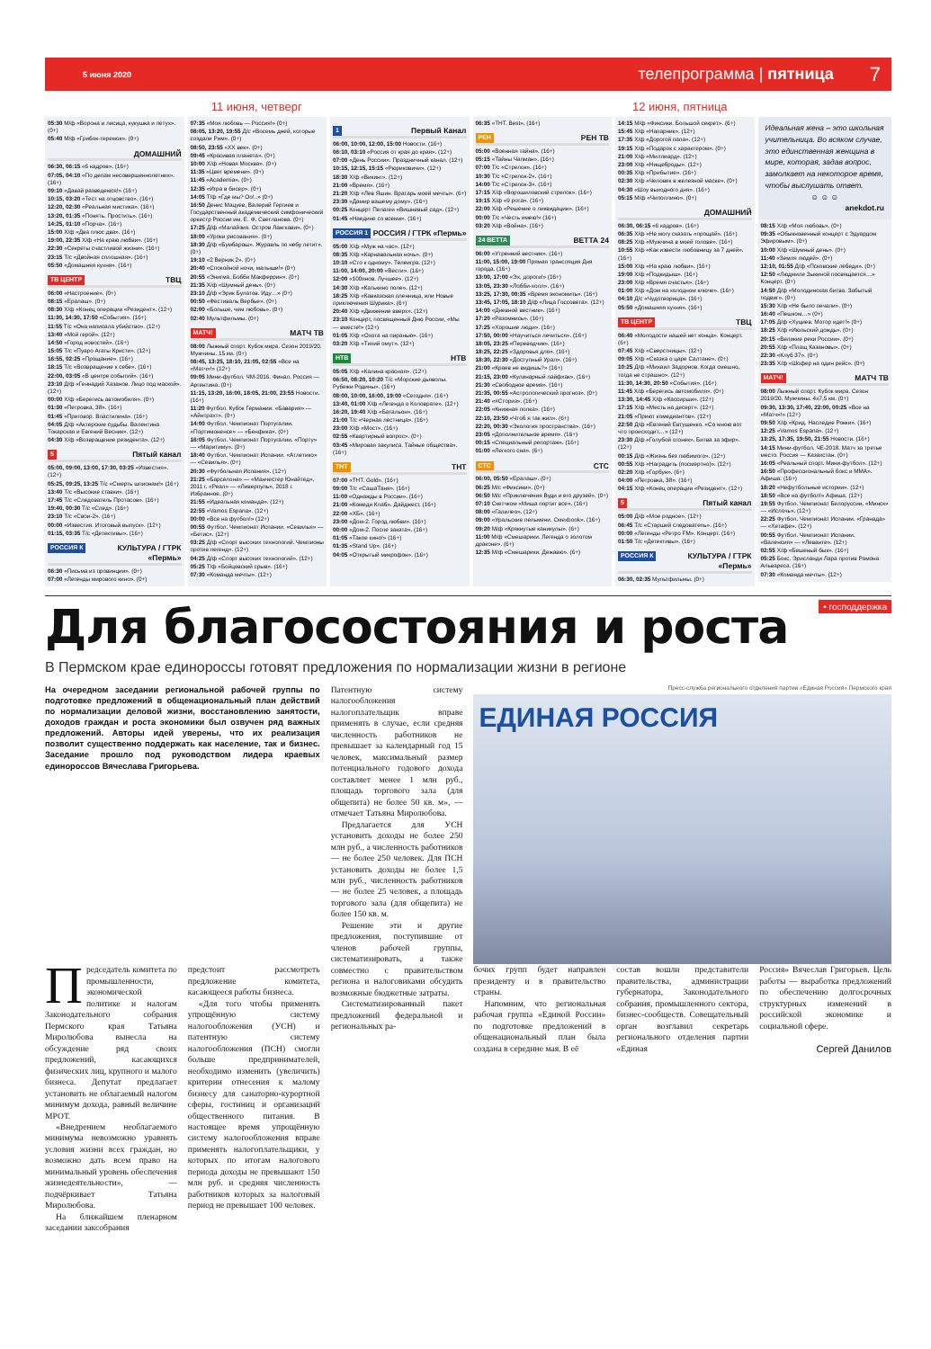5 июня 2020
телепрограмма | пятница
7
11 июня, четверг 12 июня, пятница
05:30 М/ф «Ворона и лисица, кукушка и петух». (0+)
05:40 М/ф «Грибок-теремок». (0+)
ДОМАШНИЙ
06:30, 06:15 «6 кадров». (16+)
07:05, 04:10 «По делам несовершеннолетних». (16+)
09:10 «Давай разведемся!» (16+)
10:15, 03:20 «Тест на отцовство». (16+)
12:20, 02:30 «Реальная мистика». (16+)
13:20, 01:35 «Понять. Простить». (16+)
14:25, 01:10 «Порча». (16+)
15:00 Х/ф «Два плюс два». (16+)
19:00, 22:35 Х/ф «На краю любви». (16+)
22:30 «Секреты счастливой жизни». (16+)
23:15 Т/с «Двойная сплошная». (16+)
05:50 «Домашняя кухня». (16+)
ТВ ЦЕНТР ТВЦ
06:00 «Настроение». (0+)
08:15 «Ералаш». (0+)
08:30 Х/ф «Конец операции «Резидент». (12+)
11:30, 14:30, 17:50 «События». (16+)
11:55 Т/с «Она написала убийство». (12+)
13:40 «Мой герой». (12+)
14:50 «Город новостей». (16+)
15:05 Т/с «Пуаро Агаты Кристи». (12+)
16:55, 02:25 «Прощание». (16+)
18:15 Т/с «Возвращение к себе». (16+)
22:00, 03:05 «В центре событий». (16+)
23:10 Д/ф «Геннадий Хазанов. Лицо под маской». (12+)
00:00 Х/ф «Берегись автомобиля». (0+)
01:30 «Петровка, 38». (16+)
01:45 «Приговор. Властилина». (16+)
04:05 Д/ф «Актерские судьбы. Валентина Токарская и Евгений Весник». (12+)
04:30 Х/ф «Возвращение резидента». (12+)
5 Пятый канал
05:00, 09:00, 13:00, 17:30, 03:25 «Известия». (12+)
05:25, 09:25, 13:25 Т/с «Смерть шпионам!» (16+)
13:40 Т/с «Высокие ставки». (16+)
17:45 Т/с «Следователь Протасов». (16+)
19:40, 00:30 Т/с «След». (16+)
23:10 Т/с «Свои-2». (16+)
00:00 «Известия. Итоговый выпуск». (12+)
01:15, 03:35 Т/с «Детективы». (16+)
РОССИЯ К КУЛЬТУРА / ГТРК «Пермь»
06:30 «Письма из провинции». (0+)
07:00 «Легенды мирового кино». (0+)
07:35 «Моя любовь — Россия!» (0+)
08:05, 13:20, 19:55 Д/с «Восемь дней, которые создали Рим». (0+)
08:50, 23:55 «ХХ век». (0+)
09:45 «Красивая планета». (0+)
10:00 Х/ф «Новая Москва». (0+)
11:35 «Цвет времени». (0+)
11:45 «Academia». (0+)
12:35 «Игра в бисер». (0+)
14:05 Т/ф «Где мы? Оо!..» (0+)
16:50 Денис Мацуев, Валерий Гергиев и Государственный академический симфонический оркестр России им. Е. Ф. Светланова. (0+)
17:25 Д/ф «Малайзия. Остров Лангкави». (0+)
18:00 «Уроки рисования». (0+)
18:30 Д/ф «Бумбараш». Журавль по небу летит». (0+)
19:10 «2 Верник 2». (0+)
20:40 «Спокойной ночи, малыши!» (0+)
20:55 «Энигма. Бобби Макферрин». (0+)
21:35 Х/ф «Шумный день». (0+)
23:10 Д/ф «Эрик Булатов. Иду…» (0+)
00:50 «Фестиваль Вербье». (0+)
02:00 «Больше, чем любовь». (0+)
02:40 Мультфильмы. (0+)
МАТЧ! МАТЧ ТВ
08:00 Лыжный спорт. Кубок мира. Сезон 2019/20. Мужчины. 15 км. (0+)
08:45, 13:25, 18:10, 21:05, 02:55 «Все на «Матч»!» (12+)
09:05 Мини-футбол. ЧМ-2016. Финал. Россия — Аргентина. (0+)
11:15, 13:20, 16:00, 18:05, 21:00, 23:55 Новости. (16+)
11:20 Футбол. Кубок Германии. «Бавария» — «Айнтрахт». (0+)
14:00 Футбол. Чемпионат Португалии. «Портимоненсе» — «Бенфика». (0+)
16:05 Футбол. Чемпионат Португалии. «Порту» — «Маритиму». (0+)
18:40 Футбол. Чемпионат Испании. «Атлетико» — «Севилья». (0+)
20:30 «Футбольная Испания». (12+)
21:25 «Барселона» — «Манчестер Юнайтед», 2011 г. «Реал» — «Ливерпуль», 2018 г. Избранное. (0+)
21:55 «Идеальная команда». (12+)
22:55 «Vamos Espana». (12+)
00:00 «Все на футбол!» (12+)
00:55 Футбол. Чемпионат Испании. «Севилья» — «Бетис». (12+)
03:25 Д/ф «Спорт высоких технологий. Чемпионы против легенд». (12+)
04:25 Д/ф «Спорт высоких технологий». (12+)
05:25 Т/ф «Бойцовский срыв». (16+)
07:30 «Команда мечты». (12+)
1 Первый Канал
06:00, 10:00, 12:00, 15:00 Новости. (16+)
06:10, 03:10 «Россия от края до края». (12+)
07:00 «День России». Праздничный канал. (12+)
10:15, 12:15, 15:15 «Рюриковичи». (12+)
18:30 Х/ф «Викинг». (12+)
21:00 «Время». (16+)
21:20 Х/ф «Лев Яшин. Вратарь моей мечты». (6+)
23:30 «Дамир вашему дому». (16+)
00:25 Концерт Пелагеи «Вишневый сад». (12+)
01:45 «Наедине со всеми». (16+)
РОССИЯ 1 РОССИЯ / ГТРК «Пермь»
05:00 Х/ф «Муж на час». (12+)
08:35 Х/ф «Карнавальная ночь». (0+)
10:10 «Сто к одному». Телеигра. (12+)
11:00, 14:00, 20:00 «Вести». (16+)
12:00 «100янов. Лучшее». (12+)
14:30 Х/ф «Катькино поле». (12+)
18:25 Х/ф «Кавказская пленница, или Новые приключения Шурика». (6+)
20:40 Х/ф «Движение вверх». (12+)
23:10 Концерт, посвященный Дню России, «Мы — вместе!» (12+)
01:05 Х/ф «Охота на пиранью». (16+)
03:20 Х/ф «Тихий омут». (12+)
НТВ НТВ
05:05 Х/ф «Калина красная». (12+)
06:50, 08:20, 10:20 Т/с «Морские дьяволы. Рубежи Родины». (16+)
08:00, 10:00, 16:00, 19:00 «Сегодня». (16+)
13:40, 01:00 Х/ф «Легенда о Коловрате». (12+)
16:20, 19:40 Х/ф «Батальон». (16+)
21:00 Т/с «Черная лестница». (16+)
23:00 Х/ф «Мост». (16+)
02:55 «Квартирный вопрос». (0+)
03:45 «Мировая закулиса. Тайные общества». (16+)
ТНТ ТНТ
07:00 «ТНТ. Gold». (16+)
09:00 Т/с «СашаТаня». (16+)
11:00 «Однажды в России». (16+)
21:00 «Комеди Клаб». Дайджест. (16+)
22:00 «ХБ». (16+)
23:00 «Дом-2. Город любви». (16+)
00:00 «Дом-2. После заката». (16+)
01:05 «Такое кино!» (16+)
01:35 «Stand Up». (16+)
04:05 «Открытый микрофон». (16+)
06:35 «ТНТ. Best». (16+)
РЕН РЕН ТВ
05:00 «Военная тайна». (16+)
05:15 «Тайны Чапман». (16+)
07:00 Т/с «Стрелок». (16+)
10:30 Т/с «Стрелок-2». (16+)
14:00 Т/с «Стрелок-3». (16+)
17:15 Х/ф «Ворошиловский стрелок». (16+)
19:15 Х/ф «9 рота». (16+)
22:00 Х/ф «Решение о ликвидации». (16+)
00:00 Т/с «Честь имею!» (16+)
03:20 Х/ф «Война». (16+)
24 ВЕТТА ВЕТТА 24
06:00 «Утренний вестник». (16+)
11:00, 15:00, 19:00 Прямая трансляция Дня города. (16+)
13:00, 17:00 «Эх, дороги!» (16+)
13:05, 23:30 «Лобби-холл». (16+)
13:25, 17:30, 00:35 «Время экономить». (16+)
13:45, 17:05, 18:10 Д/ф «Лица Госсовета». (12+)
14:00 «Дневной вестник». (16+)
17:20 «Разомнись». (16+)
17:25 «Хорошие люди». (16+)
17:50, 00:00 «Научиться лечиться». (16+)
18:05, 23:25 «Переводчик». (16+)
18:25, 22:25 «Здоровья для». (16+)
18:30, 22:30 «Доступный Урал». (16+)
21:00 «Краев не видишь?» (16+)
21:15, 23:00 «Кулинарный лайфхак». (16+)
21:30 «Свободное время». (16+)
21:35, 00:55 «Астрологический прогноз». (0+)
21:40 «#Сториз». (16+)
22:05 «Книжная полка». (16+)
22:10, 23:50 «Чтоб я так жил». (6+)
22:20, 00:30 «Экология пространства». (16+)
23:05 «Дополнительное время». (16+)
00:15 «Специальный репортаж». (16+)
01:00 «Легкого сна». (6+)
СТС СТС
06:00, 05:50 «Ералаш». (0+)
06:25 М/с «Фиксики». (0+)
06:50 М/с «Приключения Вуди и его друзей». (0+)
07:10 Скетчком «Миша портит все». (16+)
08:00 «Галилео». (12+)
09:00 «Уральские пельмени. Смехbook». (16+)
09:20 М/ф «Крякнутые каникулы». (6+)
11:00 М/ф «Смешарики. Легенда о золотом драконе». (6+)
12:35 М/ф «Смешарики. Дежавю». (6+)
14:15 М/ф «Фиксики. Большой секрет». (6+)
15:45 Х/ф «Напарник». (12+)
17:35 Х/ф «Дорогой папа». (12+)
19:15 Х/ф «Подарок с характером». (0+)
21:00 Х/ф «Миллиард». (12+)
23:00 Х/ф «Нищеброды». (12+)
00:35 Х/ф «Прибытие». (16+)
02:30 Х/ф «Человек в железной маске». (0+)
04:30 «Шоу выходного дня». (16+)
05:15 М/ф «Чиполлино». (0+)
ДОМАШНИЙ
06:30, 06:15 «6 кадров». (16+)
06:35 Х/ф «Не могу сказать «прощай». (16+)
08:25 Х/ф «Мужчина в моей голове». (16+)
10:55 Х/ф «Как извести любовницу за 7 дней». (16+)
15:00 Х/ф «На краю любви». (16+)
19:00 Х/ф «Подкидыш». (16+)
23:00 Х/ф «Время счастья». (16+)
01:00 Х/ф «Дом на холодном ключе». (16+)
04:10 Д/с «Чудотворица». (16+)
05:50 «Домашняя кухня». (16+)
ТВ ЦЕНТР ТВЦ
06:40 «Молодости нашей нет конца». Концерт. (6+)
07:45 Х/ф «Сверстницы». (12+)
09:05 Х/ф «Сказка о царе Салтане». (0+)
10:25 Д/ф «Михаил Задорнов. Когда смешно, тогда не страшно». (12+)
11:30, 14:30, 20:50 «События». (16+)
11:45 Х/ф «Берегись автомобиля». (0+)
13:30, 14:45 Х/ф «Кассирши». (12+)
17:15 Х/ф «Месть на десерт». (12+)
21:05 «Приют комедиантов». (12+)
22:50 Д/ф «Евгений Евтушенко. «Со мною вот что происходит…» (12+)
23:30 Д/ф «Голубой огонек». Битва за эфир». (12+)
00:15 Д/ф «Жизнь без любимого». (12+)
00:55 Х/ф «Наградить (посмертно)». (12+)
02:20 Х/ф «Горбун». (6+)
04:00 «Петровка, 38». (16+)
04:15 Х/ф «Конец операции «Резидент». (12+)
5 Пятый канал
05:00 Д/ф «Мое родное». (12+)
06:45 Т/с «Старший следователь». (16+)
00:00 «Легенды «Ретро FM». Концерт. (16+)
01:50 Т/с «Детективы». (16+)
РОССИЯ К КУЛЬТУРА / ГТРК «Пермь»
06:30, 02:35 Мультфильмы. (0+)
Идеальная жена – это школьная учительница. Во всяком случае, это единственная женщина в мире, которая, задав вопрос, замолкает на некоторое время, чтобы выслушать ответ.
☺ ☺ ☺
anekdot.ru
08:15 Х/ф «Моя любовь». (0+)
09:35 «Обыкновенный концерт с Эдуардом Эфировым». (0+)
10:00 Х/ф «Шумный день». (0+)
11:40 «Земля людей». (0+)
12:10, 01:55 Д/ф «Псковские лебеди». (0+)
12:50 «Людмиле Зыкиной посвящается…» Концерт. (0+)
14:50 Д/ф «Молодинская битва. Забытый подвиг». (0+)
15:30 Х/ф «Не было печали». (0+)
16:40 «Пешком…» (0+)
17:05 Д/ф «Хуциев. Мотор идет!» (0+)
18:25 Х/ф «Июльский дождь». (0+)
20:15 «Великие реки России». (0+)
20:55 Х/ф «Плащ Казановы». (0+)
22:30 «Клуб 37». (0+)
23:35 Х/ф «Шофер на один рейс». (0+)
МАТЧ! МАТЧ ТВ
08:00 Лыжный спорт. Кубок мира. Сезон 2019/20. Мужчины. 4х7,5 км. (0+)
09:30, 13:30, 17:40, 22:00, 00:25 «Все на «Матч»!» (12+)
09:50 Х/ф «Крид. Наследие Рокки». (16+)
12:25 «Vamos Espana». (12+)
13:25, 17:35, 19:50, 21:55 Новости. (16+)
14:15 Мини-футбол. ЧЕ-2018. Матч за третье место. Россия — Казахстан. (0+)
16:05 «Реальный спорт. Мини-футбол». (12+)
16:50 «Профессиональный бокс и ММА». Афиша. (16+)
18:20 «Нефутбольные истории». (12+)
18:50 «Все на футбол!» Афиша. (12+)
19:55 Футбол. Чемпионат Белоруссии. «Минск» — «Ислочь». (12+)
22:25 Футбол. Чемпионат Испании. «Гранада» — «Хетафе». (12+)
00:55 Футбол. Чемпионат Испании. «Валенсия» — «Леванте». (12+)
02:55 Х/ф «Бешеный бык». (16+)
05:25 Бокс. Эрисланди Лара против Рамона Альвареса. (16+)
07:30 «Команда мечты». (12+)
• господдержка
Для благосостояния и роста
В Пермском крае единороссы готовят предложения по нормализации жизни в регионе
На очередном заседании региональной рабочей группы по подготовке предложений в общенациональный план действий по нормализации деловой жизни, восстановлению занятости, доходов граждан и роста экономики был озвучен ряд важных предложений. Авторы идей уверены, что их реализация позволит существенно поддержать как население, так и бизнес. Заседание прошло под руководством лидера краевых единороссов Вячеслава Григорьева.
Патентную систему налогообложения налогоплательщик вправе применять в случае, если средняя численность работников не превышает за календарный год 15 человек, максимальный размер потенциального годового дохода составляет менее 1 млн руб., площадь торгового зала (для общепита) не более 50 кв. м», — отмечает Татьяна Миролюбова.
Предлагается для УСН установить доходы не более 250 млн руб., а численность работников — не более 250 человек. Для ПСН установить доходы не более 1,5 млн руб., численность работников — не более 25 человек, а площадь торгового зала (для общепита) не более 150 кв. м.
Решение эти и другие предложения, поступившие от членов рабочей группы, систематизировать, а также совместно с правительством региона и налоговиками обсудить возможные бюджетные затраты.
Систематизированный пакет предложений федеральной и региональных ра-
Пресс-служба регионального отделения партии «Единая Россия» Пермского края
ЕДИНАЯ РОССИЯ
Председатель комитета по промышленности, экономической политике и налогам Законодательного собрания Пермского края Татьяна Миролюбова вынесла на обсуждение ряд своих предложений, касающихся физических лиц, крупного и малого бизнеса. Депутат предлагает установить не облагаемый налогом минимум дохода, равный величине МРОТ.
«Внедрением необлагаемого минимума невозможно уравнять условия жизни всех граждан, но возможно дать всем право на минимальный уровень обеспечения жизнедеятельности», — подчёркивает Татьяна Миролюбова.
На ближайшем пленарном заседании заксобрания
предстоит рассмотреть предложение комитета, касающееся работы бизнеса.
«Для того чтобы применять упрощённую систему налогообложения (УСН) и патентную систему налогообложения (ПСН) смогли больше предпринимателей, необходимо изменить (увеличить) критерии отнесения к малому бизнесу для санаторно-курортной сферы, гостиниц и организаций общественного питания. В настоящее время упрощённую систему налогообложения вправе применять налогоплательщики, у которых по итогам налогового периода доходы не превышают 150 млн руб. и средняя численность работников которых за налоговый период не превышает 100 человек.
бочих групп будет направлен президенту и в правительство страны.
Напомним, что региональная рабочая группа «Единой России» по подготовке предложений в общенациональный план была создана в середине мая. В её
состав вошли представители правительства, администрации губернатора, Законодательного собрания, промышленного сектора, бизнес-сообществ. Совещательный орган возглавил секретарь регионального отделения партии «Единая
Россия» Вячеслав Григорьев. Цель работы — выработка предложений по обеспечению долгосрочных структурных изменений в российской экономике и социальной сфере.
Сергей Данилов